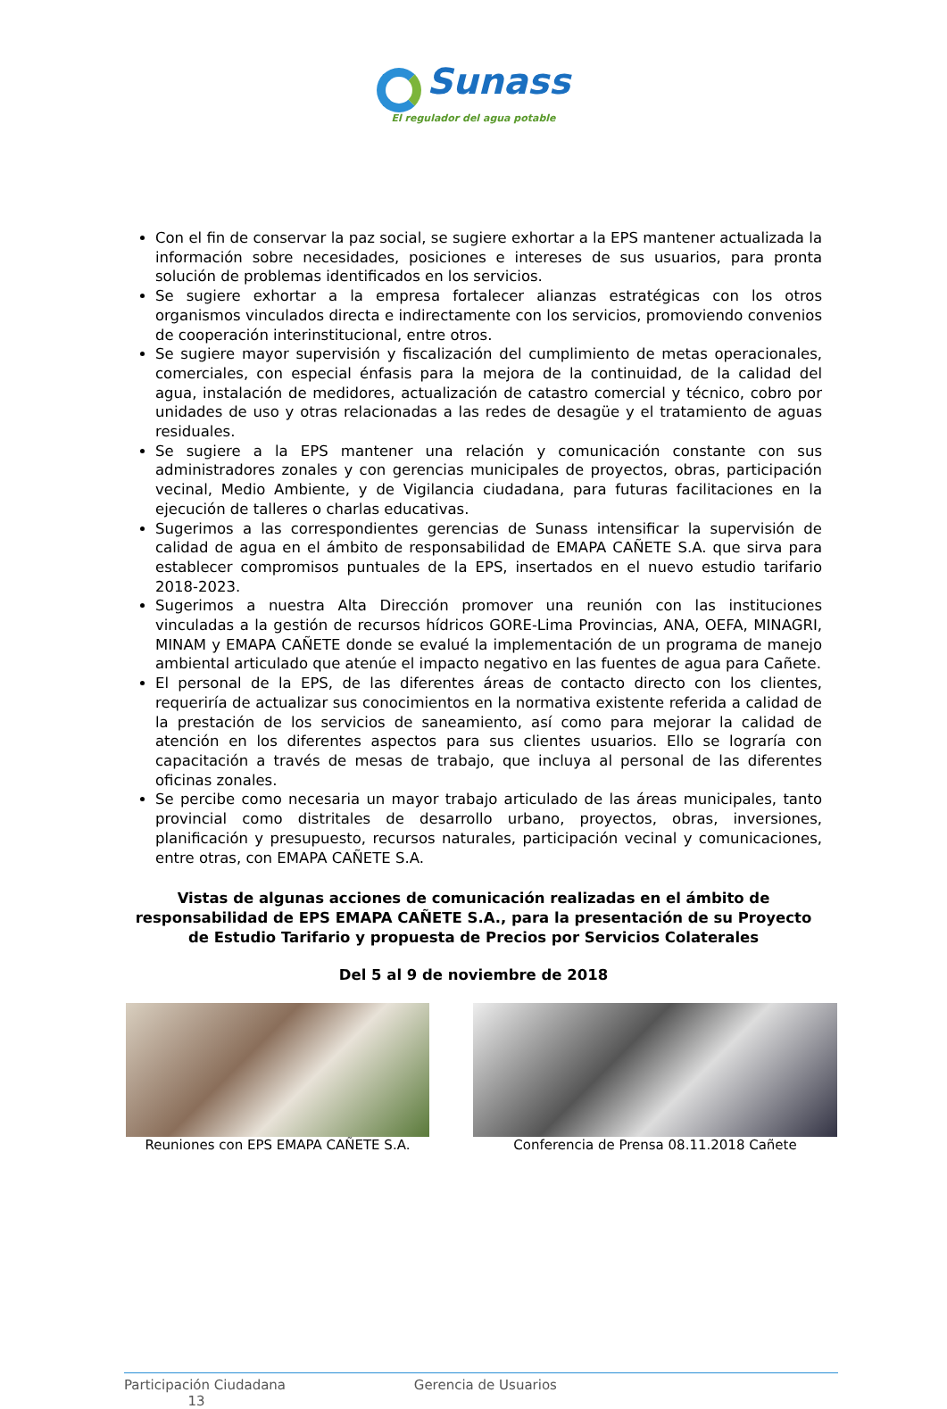Sunass
El regulador del agua potable
Con el fin de conservar la paz social, se sugiere exhortar a la EPS mantener actualizada la información sobre necesidades, posiciones e intereses de sus usuarios, para pronta solución de problemas identificados en los servicios.
Se sugiere exhortar a la empresa fortalecer alianzas estratégicas con los otros organismos vinculados directa e indirectamente con los servicios, promoviendo convenios de cooperación interinstitucional, entre otros.
Se sugiere mayor supervisión y fiscalización del cumplimiento de metas operacionales, comerciales, con especial énfasis para la mejora de la continuidad, de la calidad del agua, instalación de medidores, actualización de catastro comercial y técnico, cobro por unidades de uso y otras relacionadas a las redes de desagüe y el tratamiento de aguas residuales.
Se sugiere a la EPS mantener una relación y comunicación constante con sus administradores zonales y con gerencias municipales de proyectos, obras, participación vecinal, Medio Ambiente, y de Vigilancia ciudadana, para futuras facilitaciones en la ejecución de talleres o charlas educativas.
Sugerimos a las correspondientes gerencias de Sunass intensificar la supervisión de calidad de agua en el ámbito de responsabilidad de EMAPA CAÑETE S.A. que sirva para establecer compromisos puntuales de la EPS, insertados en el nuevo estudio tarifario 2018-2023.
Sugerimos a nuestra Alta Dirección promover una reunión con las instituciones vinculadas a la gestión de recursos hídricos GORE-Lima Provincias, ANA, OEFA, MINAGRI, MINAM y EMAPA CAÑETE donde se evalué la implementación de un programa de manejo ambiental articulado que atenúe el impacto negativo en las fuentes de agua para Cañete.
El personal de la EPS, de las diferentes áreas de contacto directo con los clientes, requeriría de actualizar sus conocimientos en la normativa existente referida a calidad de la prestación de los servicios de saneamiento, así como para mejorar la calidad de atención en los diferentes aspectos para sus clientes usuarios. Ello se lograría con capacitación a través de mesas de trabajo, que incluya al personal de las diferentes oficinas zonales.
Se percibe como necesaria un mayor trabajo articulado de las áreas municipales, tanto provincial como distritales de desarrollo urbano, proyectos, obras, inversiones, planificación y presupuesto, recursos naturales, participación vecinal y comunicaciones, entre otras, con EMAPA CAÑETE S.A.
Vistas de algunas acciones de comunicación realizadas en el ámbito de responsabilidad de EPS EMAPA CAÑETE S.A., para la presentación de su Proyecto de Estudio Tarifario y propuesta de Precios por Servicios Colaterales
Del 5 al 9 de noviembre de 2018
Reuniones con EPS EMAPA CAÑETE S.A.
Conferencia de Prensa 08.11.2018 Cañete
Participación Ciudadana Gerencia de Usuarios
13